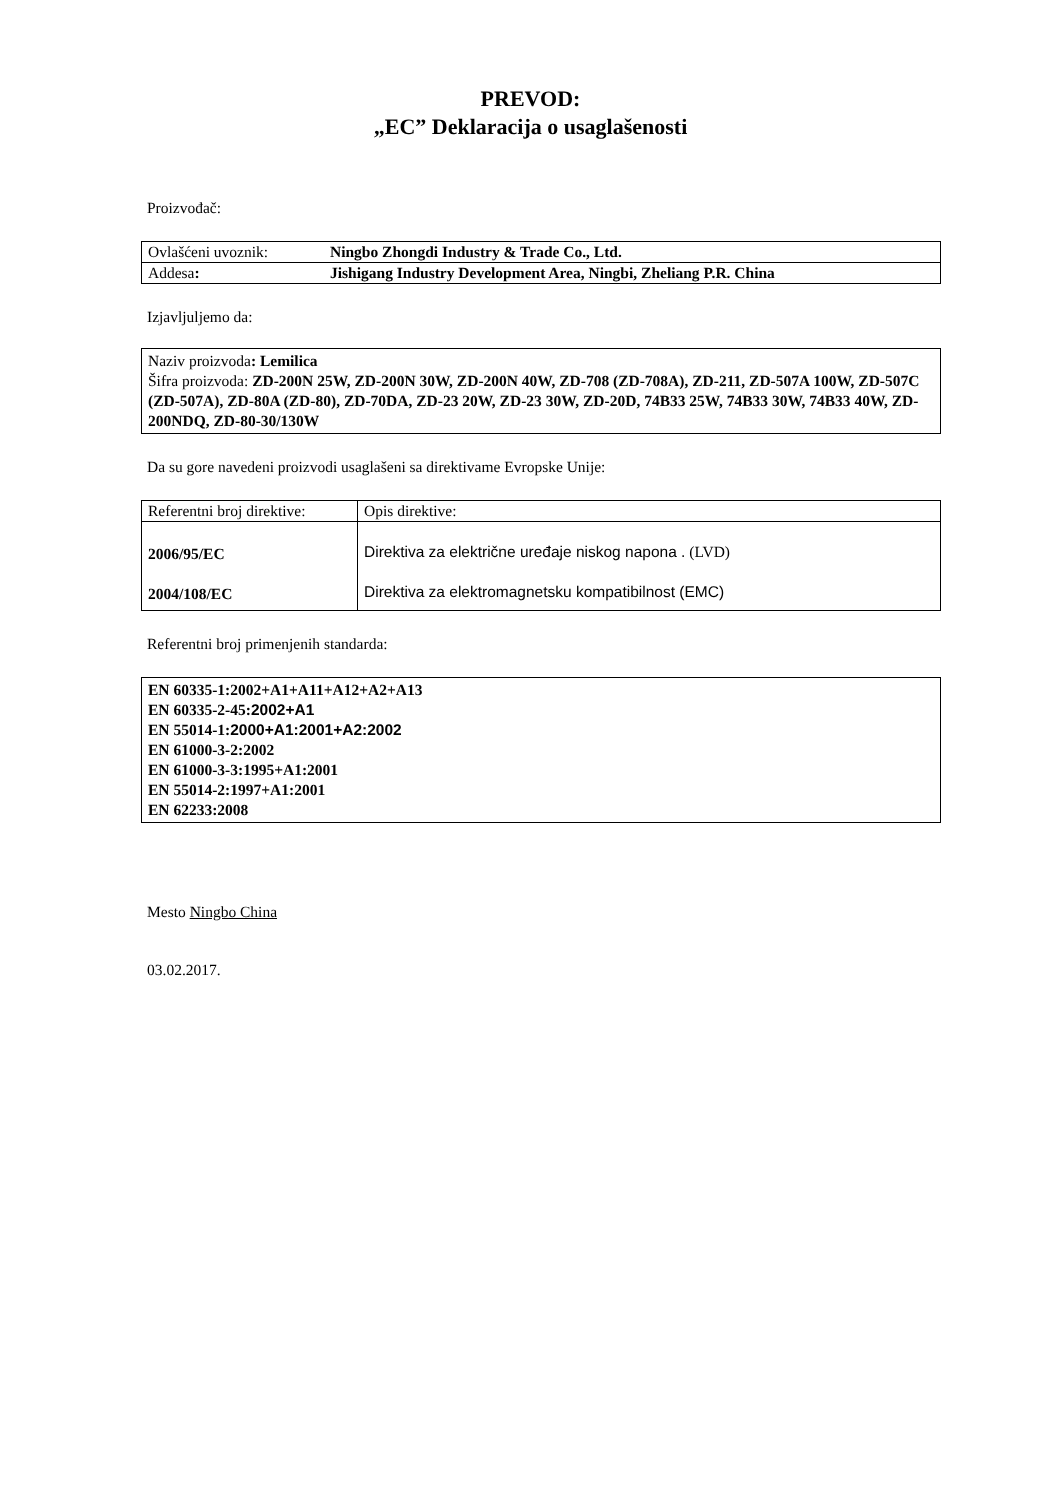PREVOD:
„EC” Deklaracija o usaglašenosti
Proizvođač:
| Ovlašćeni uvoznik: | Ningbo Zhongdi Industry & Trade Co., Ltd. |
| Addesa : | Jishigang Industry Development Area, Ningbi, Zheliang P.R. China |
Izjavljuljemo da:
Naziv proizvoda: Lemilica
Šifra proizvoda: ZD-200N 25W, ZD-200N 30W, ZD-200N 40W, ZD-708 (ZD-708A), ZD-211, ZD-507A 100W, ZD-507C (ZD-507A), ZD-80A (ZD-80), ZD-70DA, ZD-23 20W, ZD-23 30W, ZD-20D, 74B33 25W, 74B33 30W, 74B33 40W, ZD-200NDQ, ZD-80-30/130W
Da su gore navedeni proizvodi usaglašeni sa direktivame Evropske Unije:
| Referentni broj direktive: | Opis direktive: |
| 2006/95/EC 2004/108/EC | Direktiva za električne uređaje niskog napona . (LVD) Direktiva za elektromagnetsku kompatibilnost (EMC) |
Referentni broj primenjenih standarda:
EN 60335-1:2002+A1+A11+A12+A2+A13
EN 60335-2-45:2002+A1
EN 55014-1:2000+A1:2001+A2:2002
EN 61000-3-2:2002
EN 61000-3-3:1995+A1:2001
EN 55014-2:1997+A1:2001
EN 62233:2008
Mesto Ningbo China
03.02.2017.